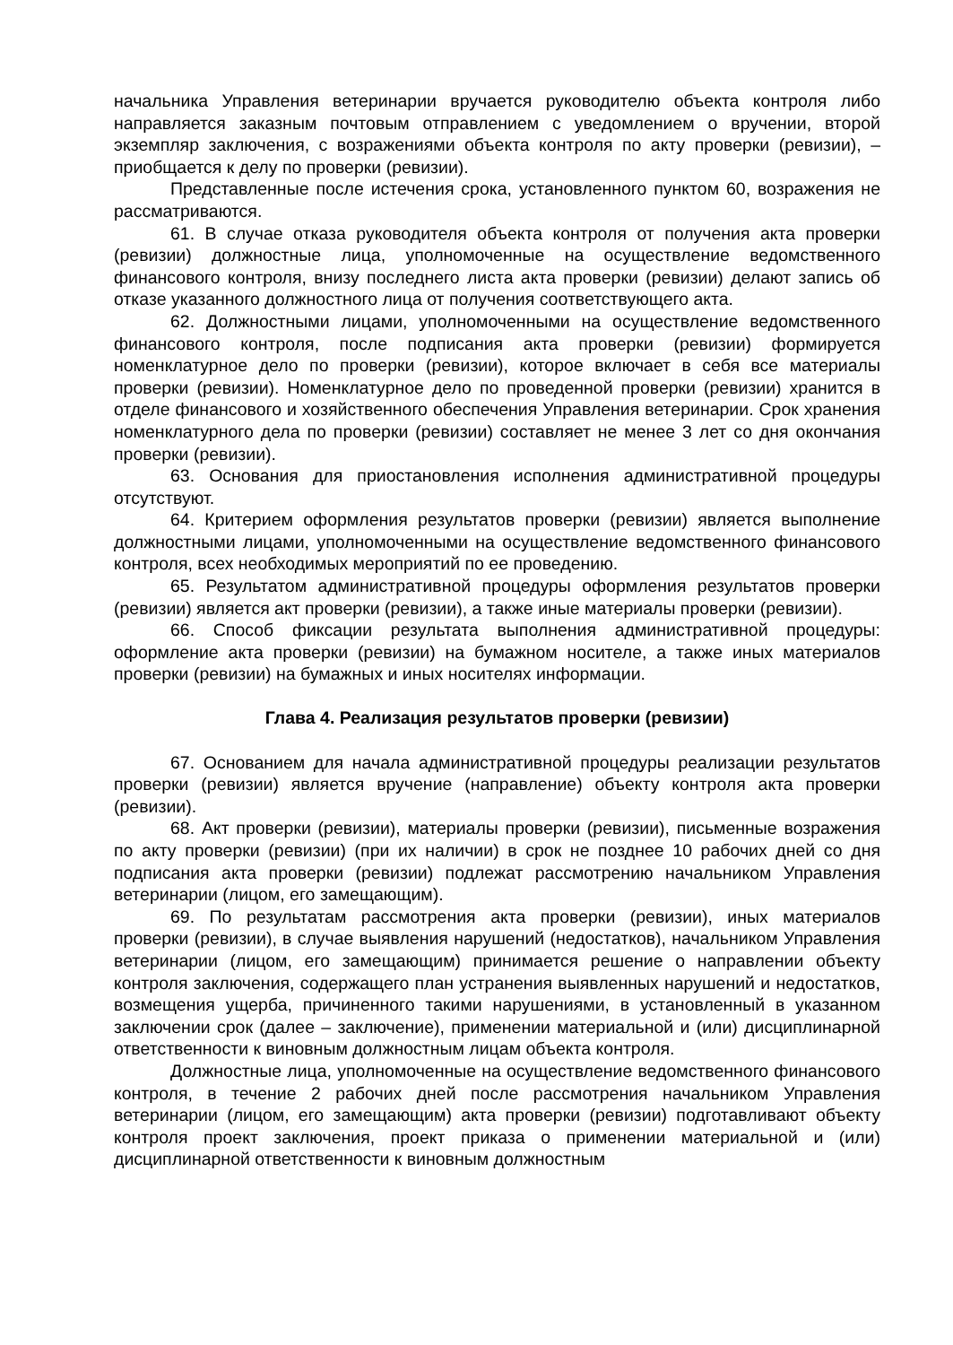начальника Управления ветеринарии вручается руководителю объекта контроля либо направляется заказным почтовым отправлением с уведомлением о вручении, второй экземпляр заключения, с возражениями объекта контроля по акту проверки (ревизии), – приобщается к делу по проверки (ревизии).
Представленные после истечения срока, установленного пунктом 60, возражения не рассматриваются.
61. В случае отказа руководителя объекта контроля от получения акта проверки (ревизии) должностные лица, уполномоченные на осуществление ведомственного финансового контроля, внизу последнего листа акта проверки (ревизии) делают запись об отказе указанного должностного лица от получения соответствующего акта.
62. Должностными лицами, уполномоченными на осуществление ведомственного финансового контроля, после подписания акта проверки (ревизии) формируется номенклатурное дело по проверки (ревизии), которое включает в себя все материалы проверки (ревизии). Номенклатурное дело по проведенной проверки (ревизии) хранится в отделе финансового и хозяйственного обеспечения Управления ветеринарии. Срок хранения номенклатурного дела по проверки (ревизии) составляет не менее 3 лет со дня окончания проверки (ревизии).
63. Основания для приостановления исполнения административной процедуры отсутствуют.
64. Критерием оформления результатов проверки (ревизии) является выполнение должностными лицами, уполномоченными на осуществление ведомственного финансового контроля, всех необходимых мероприятий по ее проведению.
65. Результатом административной процедуры оформления результатов проверки (ревизии) является акт проверки (ревизии), а также иные материалы проверки (ревизии).
66. Способ фиксации результата выполнения административной процедуры: оформление акта проверки (ревизии) на бумажном носителе, а также иных материалов проверки (ревизии) на бумажных и иных носителях информации.
Глава 4. Реализация результатов проверки (ревизии)
67. Основанием для начала административной процедуры реализации результатов проверки (ревизии) является вручение (направление) объекту контроля акта проверки (ревизии).
68. Акт проверки (ревизии), материалы проверки (ревизии), письменные возражения по акту проверки (ревизии) (при их наличии) в срок не позднее 10 рабочих дней со дня подписания акта проверки (ревизии) подлежат рассмотрению начальником Управления ветеринарии (лицом, его замещающим).
69. По результатам рассмотрения акта проверки (ревизии), иных материалов проверки (ревизии), в случае выявления нарушений (недостатков), начальником Управления ветеринарии (лицом, его замещающим) принимается решение о направлении объекту контроля заключения, содержащего план устранения выявленных нарушений и недостатков, возмещения ущерба, причиненного такими нарушениями, в установленный в указанном заключении срок (далее – заключение), применении материальной и (или) дисциплинарной ответственности к виновным должностным лицам объекта контроля.
Должностные лица, уполномоченные на осуществление ведомственного финансового контроля, в течение 2 рабочих дней после рассмотрения начальником Управления ветеринарии (лицом, его замещающим) акта проверки (ревизии) подготавливают объекту контроля проект заключения, проект приказа о применении материальной и (или) дисциплинарной ответственности к виновным должностным